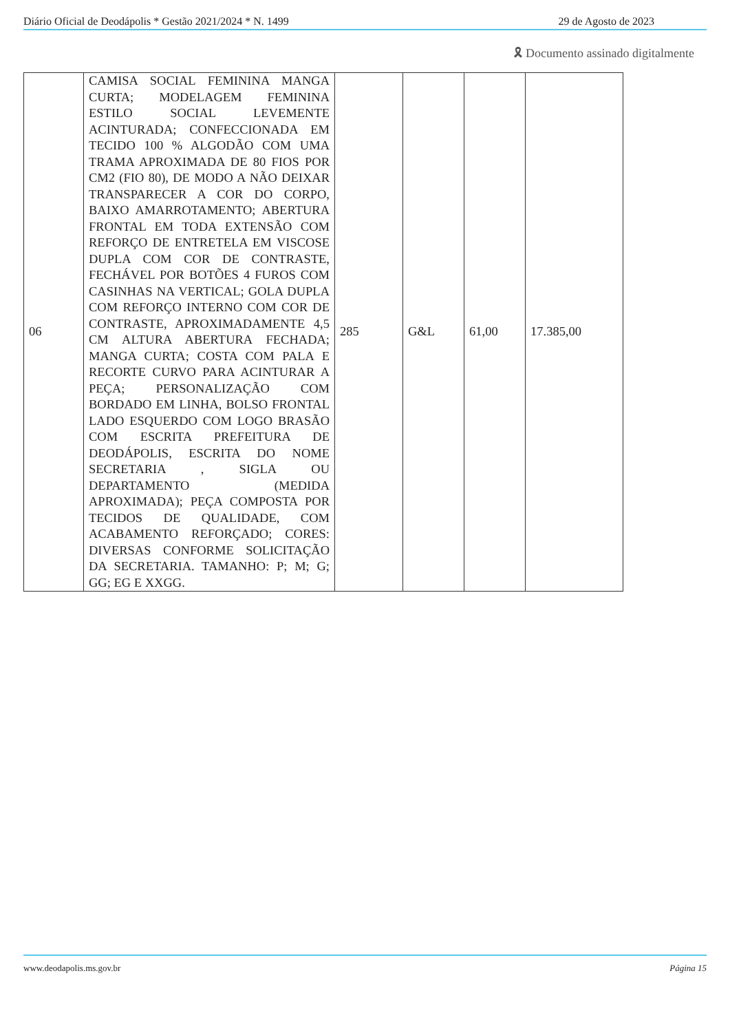Diário Oficial de Deodápolis * Gestão 2021/2024 * N. 1499 29 de Agosto de 2023
🎗 Documento assinado digitalmente
| 06 | CAMISA SOCIAL FEMININA MANGA CURTA; MODELAGEM FEMININA ESTILO SOCIAL LEVEMENTE ACINTURADA; CONFECCIONADA EM TECIDO 100 % ALGODÃO COM UMA TRAMA APROXIMADA DE 80 FIOS POR CM2 (FIO 80), DE MODO A NÃO DEIXAR TRANSPARECER A COR DO CORPO, BAIXO AMARROTAMENTO; ABERTURA FRONTAL EM TODA EXTENSÃO COM REFORÇO DE ENTRETELA EM VISCOSE DUPLA COM COR DE CONTRASTE, FECHÁVEL POR BOTÕES 4 FUROS COM CASINHAS NA VERTICAL; GOLA DUPLA COM REFORÇO INTERNO COM COR DE CONTRASTE, APROXIMADAMENTE 4,5 CM ALTURA ABERTURA FECHADA; MANGA CURTA; COSTA COM PALA E RECORTE CURVO PARA ACINTURAR A PEÇA; PERSONALIZAÇÃO COM BORDADO EM LINHA, BOLSO FRONTAL LADO ESQUERDO COM LOGO BRASÃO COM ESCRITA PREFEITURA DE DEODÁPOLIS, ESCRITA DO NOME SECRETARIA , SIGLA OU DEPARTAMENTO (MEDIDA APROXIMADA); PEÇA COMPOSTA POR TECIDOS DE QUALIDADE, COM ACABAMENTO REFORÇADO; CORES: DIVERSAS CONFORME SOLICITAÇÃO DA SECRETARIA. TAMANHO: P; M; G; GG; EG E XXGG. | 285 | G&L | 61,00 | 17.385,00 |
www.deodapolis.ms.gov.br Página 15